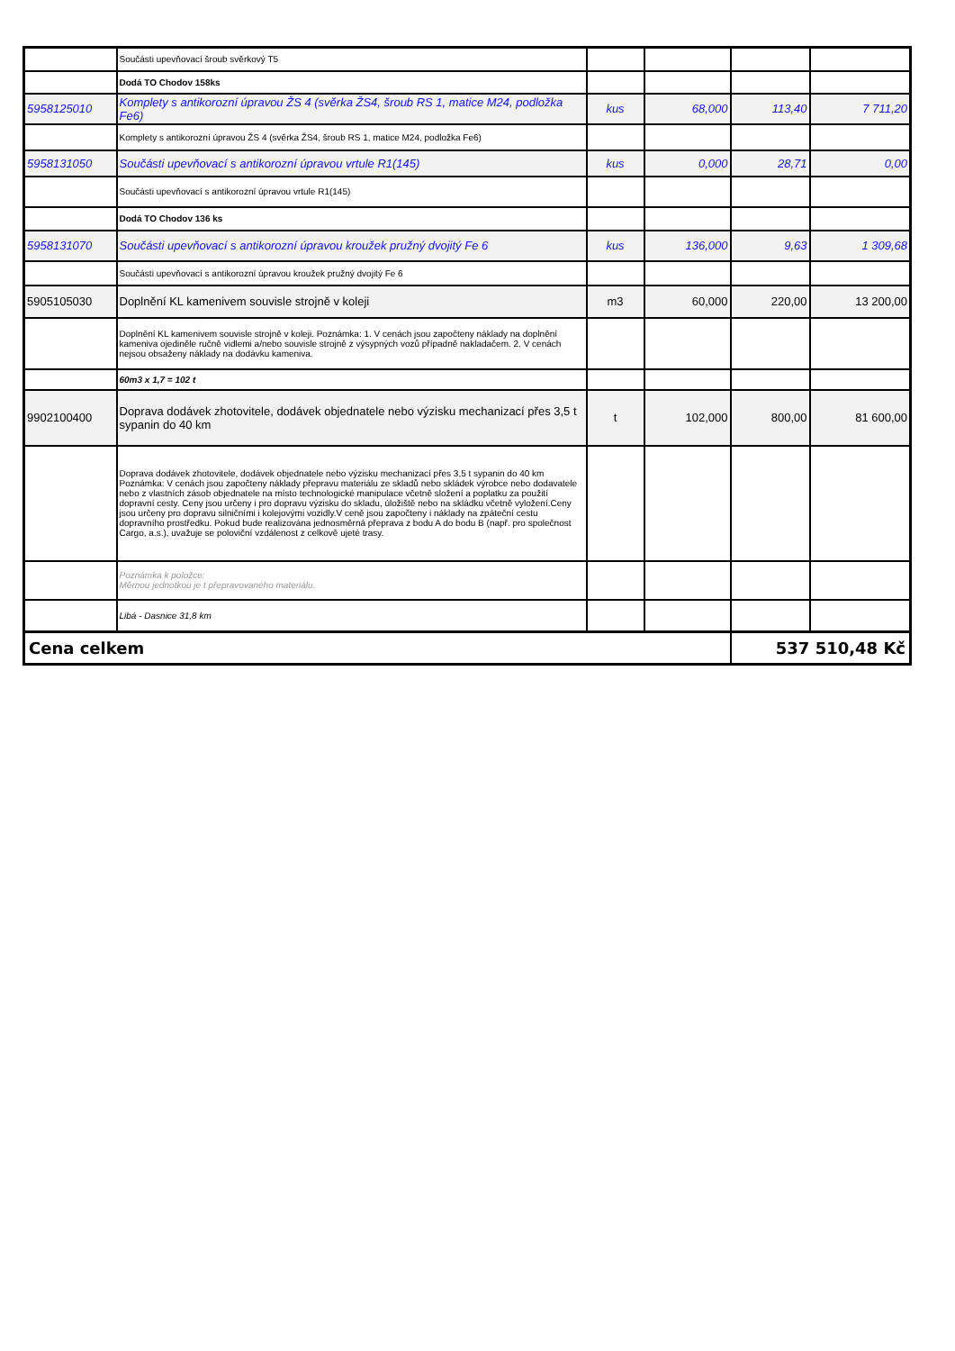| | Součásti upevňovací šroub svěrkový T5 | | | | |
| | Dodá TO Chodov 158ks | | | | |
| 5958125010 | Komplety s antikorozní úpravou ŽS 4 (svěrka ŽS4, šroub RS 1, matice M24, podložka Fe6) | kus | 68,000 | 113,40 | 7 711,20 |
| | Komplety s antikorozní úpravou ŽS 4 (svěrka ŽS4, šroub RS 1, matice M24, podložka Fe6) | | | | |
| 5958131050 | Součásti upevňovací s antikorozní úpravou vrtule R1(145) | kus | 0,000 | 28,71 | 0,00 |
| | Součásti upevňovací s antikorozní úpravou vrtule R1(145) | | | | |
| | Dodá TO Chodov 136 ks | | | | |
| 5958131070 | Součásti upevňovací s antikorozní úpravou kroužek pružný dvojitý Fe 6 | kus | 136,000 | 9,63 | 1 309,68 |
| | Součásti upevňovací s antikorozní úpravou kroužek pružný dvojitý Fe 6 | | | | |
| 5905105030 | Doplnění KL kamenivem souvisle strojně v koleji | m3 | 60,000 | 220,00 | 13 200,00 |
| | Doplnění KL kamenivem souvisle strojně v koleji. Poznámka: 1. V cenách jsou započteny náklady na doplnění kameniva ojediněle ručně vidlemi a/nebo souvisle strojně z výsypných vozů případně nakladačem. 2. V cenách nejsou obsaženy náklady na dodávku kameniva. | | | | |
| | 60m3 x 1,7 = 102 t | | | | |
| 9902100400 | Doprava dodávek zhotovitele, dodávek objednatele nebo výzisku mechanizací přes 3,5 t sypanin do 40 km | t | 102,000 | 800,00 | 81 600,00 |
| | Doprava dodávek zhotovitele, dodávek objednatele nebo výzisku mechanizací přes 3,5 t sypanin do 40 km Poznámka: V cenách jsou započteny náklady přepravu materiálu ze skladů nebo skládek výrobce nebo dodavatele nebo z vlastních zásob objednatele na místo technologické manipulace včetně složení a poplatku za použití dopravní cesty. Ceny jsou určeny i pro dopravu výzisku do skladu, úložiště nebo na skládku včetně vyložení.Ceny jsou určeny pro dopravu silničními i kolejovými vozidly.V ceně jsou započteny i náklady na zpáteční cestu dopravního prostředku. Pokud bude realizována jednosměrná přeprava z bodu A do bodu B (např. pro společnost Cargo, a.s.), uvažuje se poloviční vzdálenost z celkově ujeté trasy. | | | | |
| | Poznámka k položce: Měrnou jednotkou je t přepravovaného materiálu. | | | | |
| | Libá - Dasnice 31,8 km | | | | |
| Cena celkem | | | | 537 510,48 Kč | |